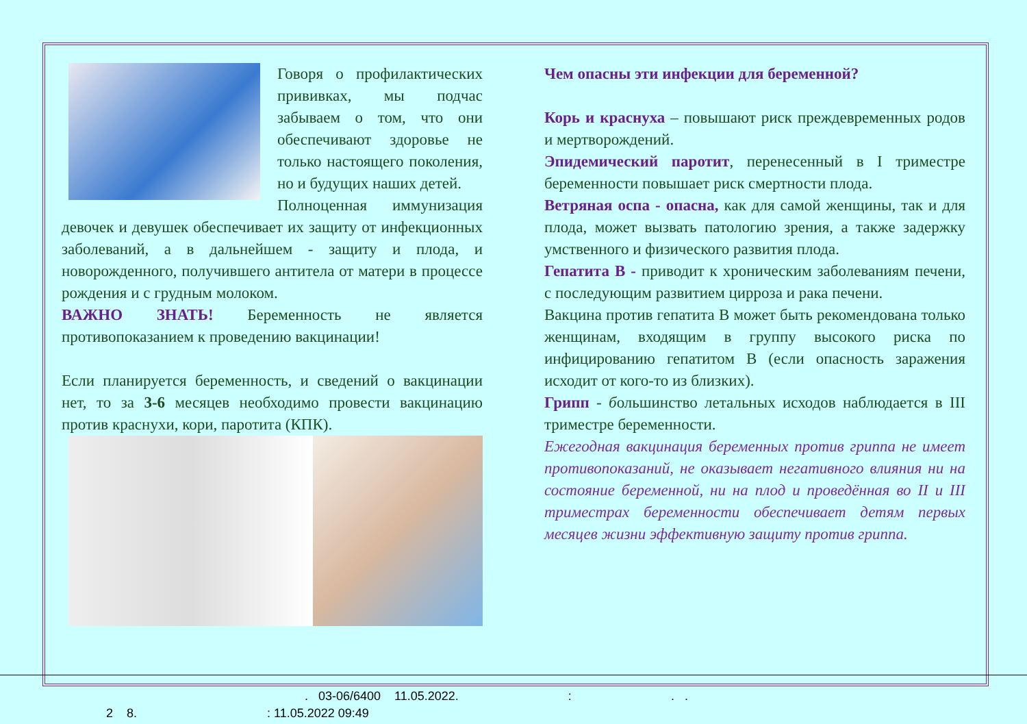Говоря о профилактических прививках, мы подчас забываем о том, что они обеспечивают здоровье не только настоящего поколения, но и будущих наших детей.
Полноценная иммунизация девочек и девушек обеспечивает их защиту от инфекционных заболеваний, а в дальнейшем - защиту и плода, и новорожденного, получившего антитела от матери в процессе рождения и с грудным молоком.
ВАЖНО ЗНАТЬ! Беременность не является противопоказанием к проведению вакцинации!
Если планируется беременность, и сведений о вакцинации нет, то за 3-6 месяцев необходимо провести вакцинацию против краснухи, кори, паротита (КПК).
Чем опасны эти инфекции для беременной?
Корь и краснуха – повышают риск преждевременных родов и мертворождений.
Эпидемический паротит, перенесенный в I триместре беременности повышает риск смертности плода.
Ветряная оспа - опасна, как для самой женщины, так и для плода, может вызвать патологию зрения, а также задержку умственного и физического развития плода.
Гепатита В - приводит к хроническим заболеваниям печени, с последующим развитием цирроза и рака печени.
Вакцина против гепатита В может быть рекомендована только женщинам, входящим в группу высокого риска по инфицированию гепатитом В (если опасность заражения исходит от кого-то из близких).
Грипп - большинство летальных исходов наблюдается в III триместре беременности.
Ежегодная вакцинация беременных против гриппа не имеет противопоказаний, не оказывает негативного влияния ни на состояние беременной, ни на плод и проведённая во II и III триместрах беременности обеспечивает детям первых месяцев жизни эффективную защиту против гриппа.
. 03-06/6400 11.05.2022. : . .
2 8. : 11.05.2022 09:49